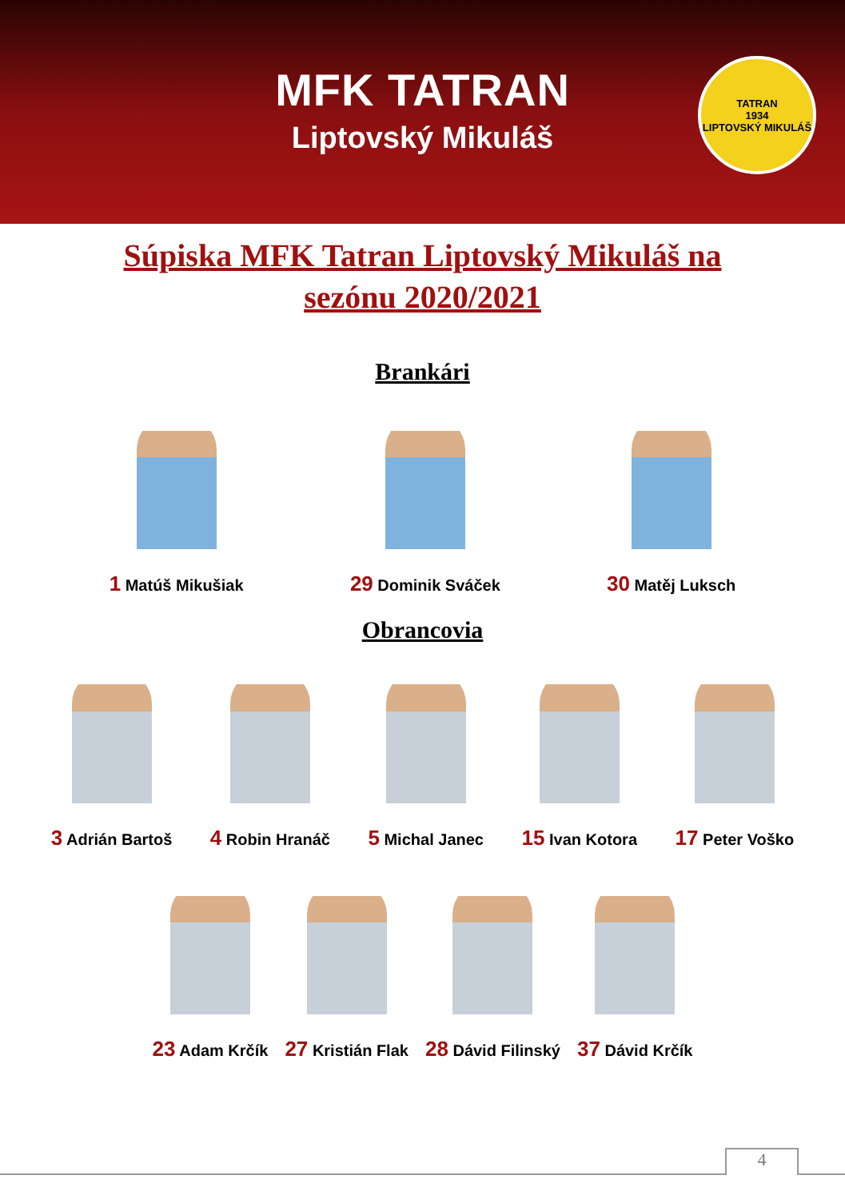MFK TATRAN
Liptovský Mikuláš
TATRAN
1934
LIPTOVSKÝ MIKULÁŠ
Súpiska MFK Tatran Liptovský Mikuláš na
sezónu 2020/2021
Brankári
1 Matúš Mikušiak
29 Dominik Sváček
30 Matěj Luksch
Obrancovia
3 Adrián Bartoš
4 Robin Hranáč
5 Michal Janec
15 Ivan Kotora
17 Peter Voško
23 Adam Krčík
27 Kristián Flak
28 Dávid Filinský
37 Dávid Krčík
4